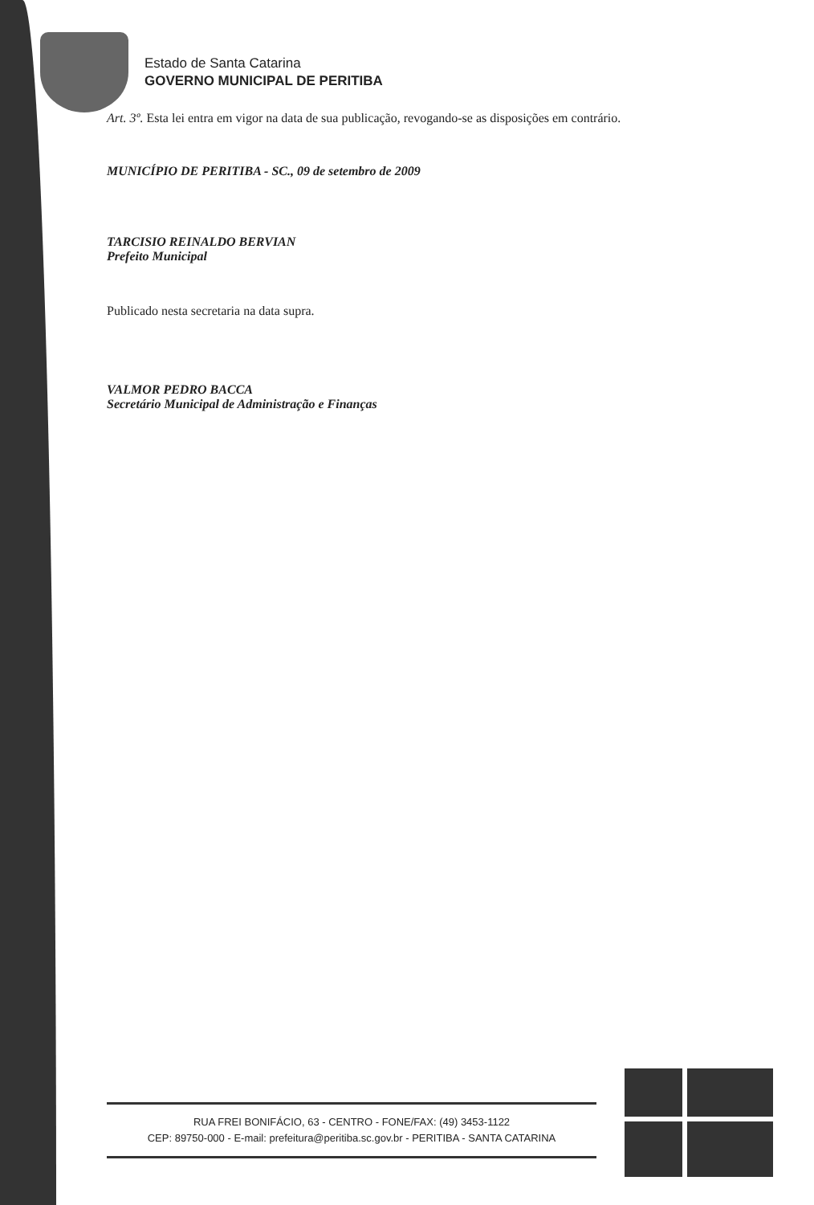Estado de Santa Catarina
GOVERNO MUNICIPAL DE PERITIBA
Art. 3º. Esta lei entra em vigor na data de sua publicação, revogando-se as disposições em contrário.
MUNICÍPIO DE PERITIBA - SC., 09 de setembro de 2009
TARCISIO REINALDO BERVIAN
Prefeito Municipal
Publicado nesta secretaria na data supra.
VALMOR PEDRO BACCA
Secretário Municipal de Administração e Finanças
RUA FREI BONIFÁCIO, 63 - CENTRO - FONE/FAX: (49) 3453-1122
CEP: 89750-000 - E-mail: prefeitura@peritiba.sc.gov.br - PERITIBA - SANTA CATARINA